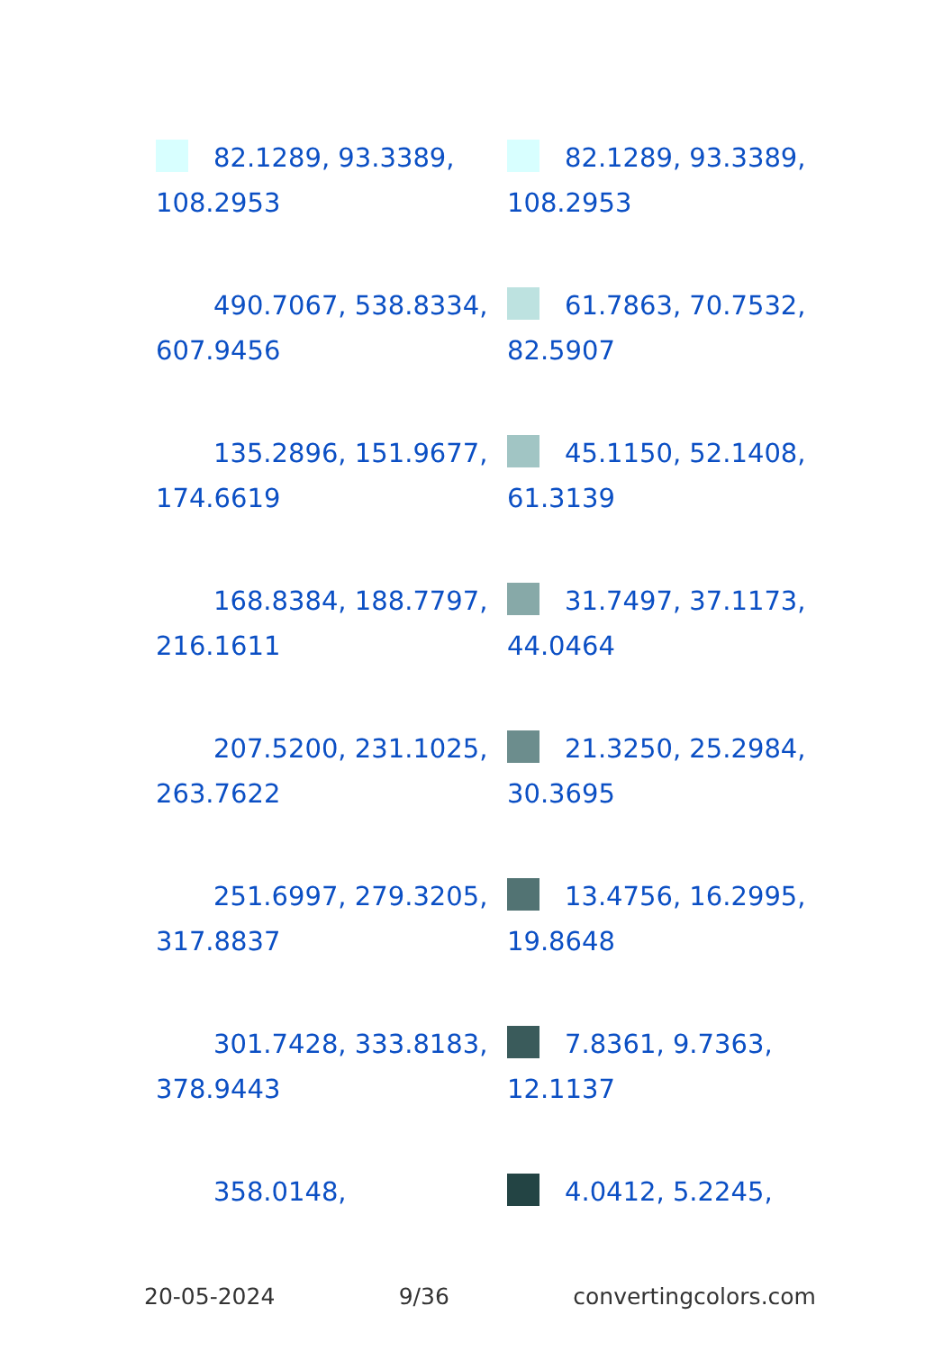82.1289, 93.3389, 108.2953
82.1289, 93.3389, 108.2953
490.7067, 538.8334, 607.9456
61.7863, 70.7532, 82.5907
135.2896, 151.9677, 174.6619
45.1150, 52.1408, 61.3139
168.8384, 188.7797, 216.1611
31.7497, 37.1173, 44.0464
207.5200, 231.1025, 263.7622
21.3250, 25.2984, 30.3695
251.6997, 279.3205, 317.8837
13.4756, 16.2995, 19.8648
301.7428, 333.8183, 378.9443
7.8361, 9.7363, 12.1137
358.0148,
4.0412, 5.2245,
20-05-2024 9/36 convertingcolors.com